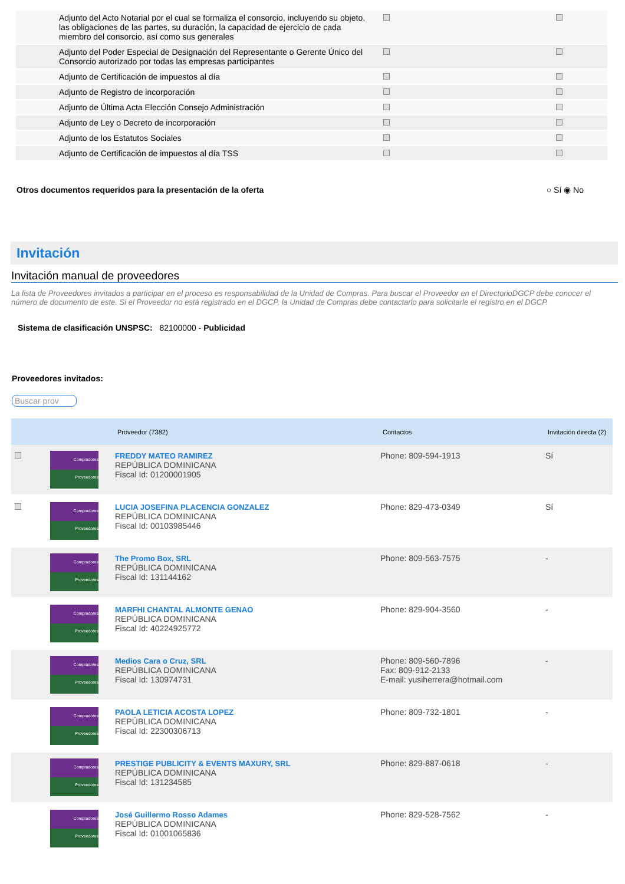| Adjunto del Acto Notarial por el cual se formaliza el consorcio, incluyendo su objeto, las obligaciones de las partes, su duración, la capacidad de ejercicio de cada miembro del consorcio, así como sus generales | | |
| Adjunto del Poder Especial de Designación del Representante o Gerente Único del Consorcio autorizado por todas las empresas participantes | | |
| Adjunto de Certificación de impuestos al día | | |
| Adjunto de Registro de incorporación | | |
| Adjunto de Última Acta Elección Consejo Administración | | |
| Adjunto de Ley o Decreto de incorporación | | |
| Adjunto de los Estatutos Sociales | | |
| Adjunto de Certificación de impuestos al día TSS | | |
Otros documentos requeridos para la presentación de la oferta ○ Sí ◉ No
Invitación
Invitación manual de proveedores
La lista de Proveedores invitados a participar en el proceso es responsabilidad de la Unidad de Compras. Para buscar el Proveedor en el DirectorioDGCP debe conocer el número de documento de este. Si el Proveedor no está registrado en el DGCP, la Unidad de Compras debe contactarlo para solicitarle el registro en el DGCP.
Sistema de clasificación UNSPSC: 82100000 - Publicidad
Proveedores invitados:
Buscar prov
| | | Proveedor (7382) | Contactos | Invitación directa (2) |
| --- | --- | --- | --- | --- |
| | Compradores Proveedores | FREDDY MATEO RAMIREZ REPÚBLICA DOMINICANA Fiscal Id: 01200001905 | Phone: 809-594-1913 | Sí |
| | Compradores Proveedores | LUCIA JOSEFINA PLACENCIA GONZALEZ REPÚBLICA DOMINICANA Fiscal Id: 00103985446 | Phone: 829-473-0349 | Sí |
| | Compradores Proveedores | The Promo Box, SRL REPÚBLICA DOMINICANA Fiscal Id: 131144162 | Phone: 809-563-7575 | - |
| | Compradores Proveedores | MARFHI CHANTAL ALMONTE GENAO REPÚBLICA DOMINICANA Fiscal Id: 40224925772 | Phone: 829-904-3560 | - |
| | Compradores Proveedores | Medios Cara o Cruz, SRL REPÚBLICA DOMINICANA Fiscal Id: 130974731 | Phone: 809-560-7896 Fax: 809-912-2133 E-mail: yusiherrera@hotmail.com | - |
| | Compradores Proveedores | PAOLA LETICIA ACOSTA LOPEZ REPÚBLICA DOMINICANA Fiscal Id: 22300306713 | Phone: 809-732-1801 | - |
| | Compradores Proveedores | PRESTIGE PUBLICITY & EVENTS MAXURY, SRL REPÚBLICA DOMINICANA Fiscal Id: 131234585 | Phone: 829-887-0618 | - |
| | Compradores Proveedores | José Guillermo Rosso Adames REPÚBLICA DOMINICANA Fiscal Id: 01001065836 | Phone: 829-528-7562 | - |